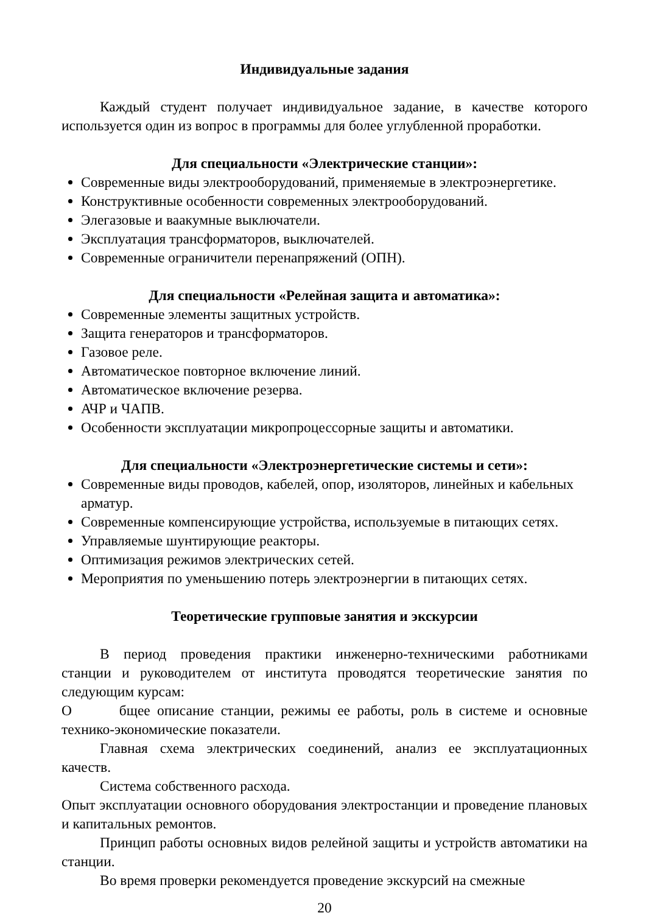Индивидуальные задания
Каждый студент получает индивидуальное задание, в качестве которого используется один из вопрос в программы для более углубленной проработки.
Для специальности «Электрические станции»:
Современные виды электрооборудований, применяемые в электроэнергетике.
Конструктивные особенности современных электрооборудований.
Элегазовые и ваакумные выключатели.
Эксплуатация трансформаторов, выключателей.
Современные ограничители перенапряжений (ОПН).
Для специальности «Релейная защита и автоматика»:
Современные элементы защитных устройств.
Защита генераторов и трансформаторов.
Газовое реле.
Автоматическое повторное включение линий.
Автоматическое включение резерва.
АЧР и ЧАПВ.
Особенности эксплуатации микропроцессорные защиты и автоматики.
Для специальности «Электроэнергетические системы и сети»:
Современные виды проводов, кабелей, опор, изоляторов, линейных и кабельных арматур.
Современные компенсирующие устройства, используемые в питающих сетях.
Управляемые шунтирующие реакторы.
Оптимизация режимов электрических сетей.
Мероприятия по уменьшению потерь электроэнергии в питающих сетях.
Теоретические групповые занятия и экскурсии
В период проведения практики инженерно-техническими работниками станции и руководителем от института проводятся теоретические занятия по следующим курсам:
О бщее описание станции, режимы ее работы, роль в системе и основные технико-экономические показатели.
Главная схема электрических соединений, анализ ее эксплуатационных качеств.
Система собственного расхода.
Опыт эксплуатации основного оборудования электростанции и проведение плановых и капитальных ремонтов.
Принцип работы основных видов релейной защиты и устройств автоматики на станции.
Во время проверки рекомендуется проведение экскурсий на смежные
20